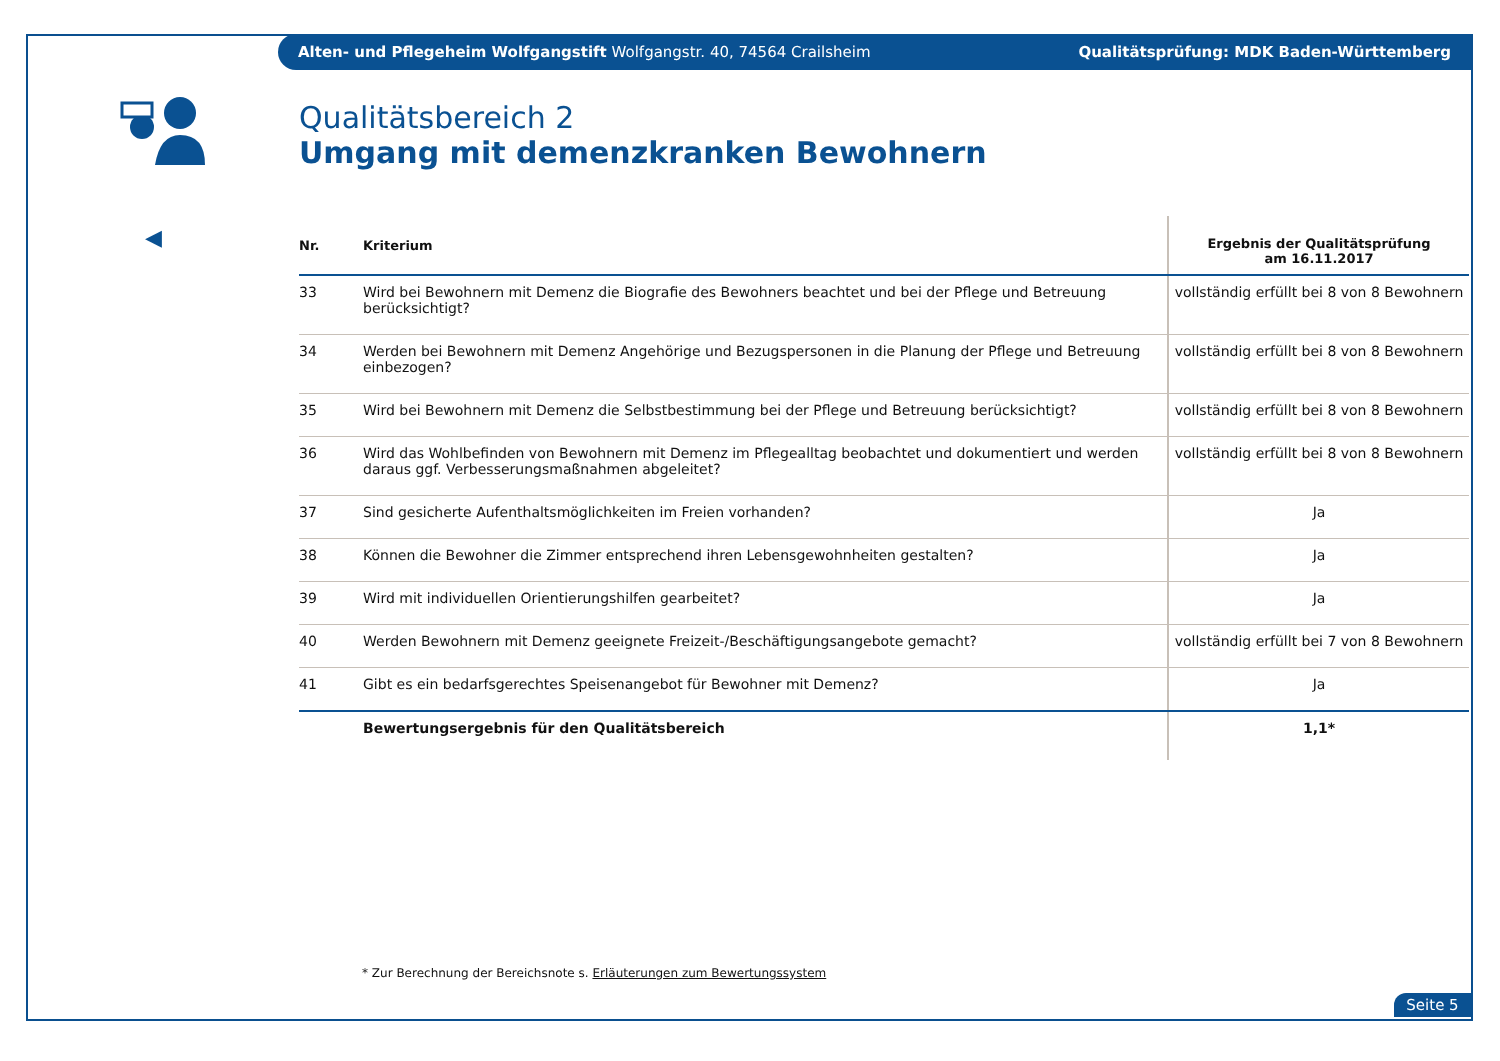Alten- und Pflegeheim Wolfgangstift Wolfgangstr. 40, 74564 Crailsheim Qualitätsprüfung: MDK Baden-Württemberg
◀
Qualitätsbereich 2
Umgang mit demenzkranken Bewohnern
| Nr. | Kriterium | Ergebnis der Qualitätsprüfung am 16.11.2017 |
| --- | --- | --- |
| 33 | Wird bei Bewohnern mit Demenz die Biografie des Bewohners beachtet und bei der Pflege und Betreuung berücksichtigt? | vollständig erfüllt bei 8 von 8 Bewohnern |
| 34 | Werden bei Bewohnern mit Demenz Angehörige und Bezugspersonen in die Planung der Pflege und Betreuung einbezogen? | vollständig erfüllt bei 8 von 8 Bewohnern |
| 35 | Wird bei Bewohnern mit Demenz die Selbstbestimmung bei der Pflege und Betreuung berücksichtigt? | vollständig erfüllt bei 8 von 8 Bewohnern |
| 36 | Wird das Wohlbefinden von Bewohnern mit Demenz im Pflegealltag beobachtet und dokumentiert und werden daraus ggf. Verbesserungsmaßnahmen abgeleitet? | vollständig erfüllt bei 8 von 8 Bewohnern |
| 37 | Sind gesicherte Aufenthaltsmöglichkeiten im Freien vorhanden? | Ja |
| 38 | Können die Bewohner die Zimmer entsprechend ihren Lebensgewohnheiten gestalten? | Ja |
| 39 | Wird mit individuellen Orientierungshilfen gearbeitet? | Ja |
| 40 | Werden Bewohnern mit Demenz geeignete Freizeit-/Beschäftigungsangebote gemacht? | vollständig erfüllt bei 7 von 8 Bewohnern |
| 41 | Gibt es ein bedarfsgerechtes Speisenangebot für Bewohner mit Demenz? | Ja |
| | Bewertungsergebnis für den Qualitätsbereich | 1,1* |
* Zur Berechnung der Bereichsnote s. Erläuterungen zum Bewertungssystem
Seite 5